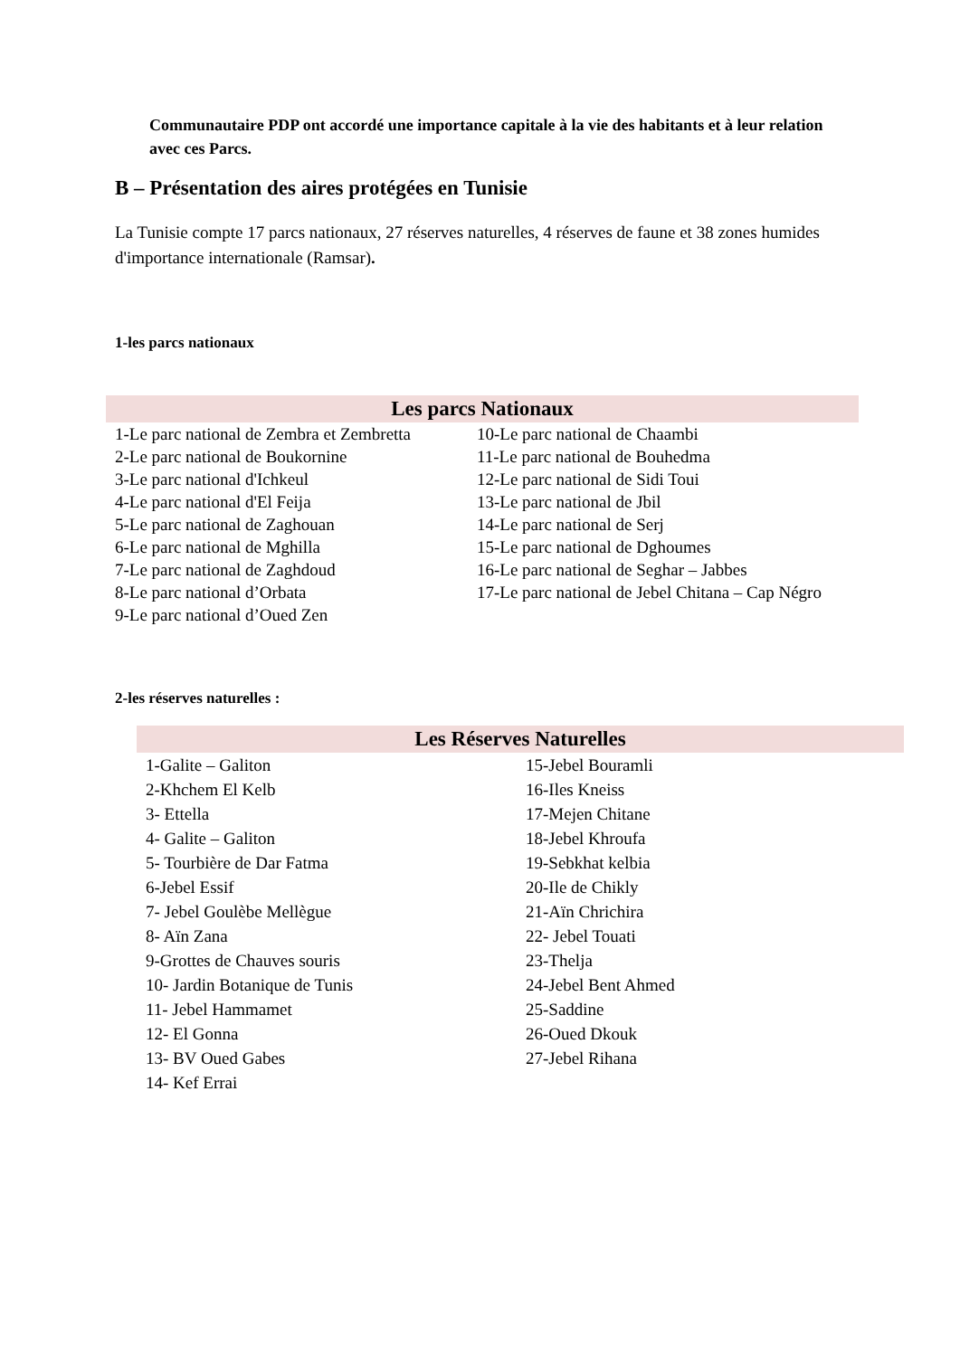Communautaire PDP ont accordé une importance capitale à la vie des habitants et à leur relation avec ces Parcs.
B – Présentation des aires protégées en Tunisie
La Tunisie compte 17 parcs nationaux, 27 réserves naturelles, 4 réserves de faune et 38 zones humides d'importance internationale (Ramsar).
1-les parcs nationaux
| Les parcs Nationaux | |
| --- | --- |
| 1-Le parc national de Zembra et Zembretta | 10-Le parc national de Chaambi |
| 2-Le parc national de Boukornine | 11-Le parc national de Bouhedma |
| 3-Le parc national d'Ichkeul | 12-Le parc national de Sidi Toui |
| 4-Le parc national d'El Feija | 13-Le parc national de Jbil |
| 5-Le parc national de Zaghouan | 14-Le parc national de Serj |
| 6-Le parc national de Mghilla | 15-Le parc national de Dghoumes |
| 7-Le parc national de Zaghdoud | 16-Le parc national de Seghar – Jabbes |
| 8-Le parc national d’Orbata | 17-Le parc national de Jebel Chitana – Cap Négro |
| 9-Le parc national d’Oued Zen | |
2-les réserves naturelles :
| Les Réserves Naturelles | |
| --- | --- |
| 1-Galite – Galiton 2-Khchem El Kelb 3- Ettella 4- Galite – Galiton 5- Tourbière de Dar Fatma 6-Jebel Essif 7- Jebel Goulèbe Mellègue 8- Aïn Zana 9-Grottes de Chauves souris 10- Jardin Botanique de Tunis 11- Jebel Hammamet 12- El Gonna 13- BV Oued Gabes 14- Kef Errai | 15-Jebel Bouramli 16-Iles Kneiss 17-Mejen Chitane 18-Jebel Khroufa 19-Sebkhat kelbia 20-Ile de Chikly 21-Aïn Chrichira 22- Jebel Touati 23-Thelja 24-Jebel Bent Ahmed 25-Saddine 26-Oued Dkouk 27-Jebel Rihana |